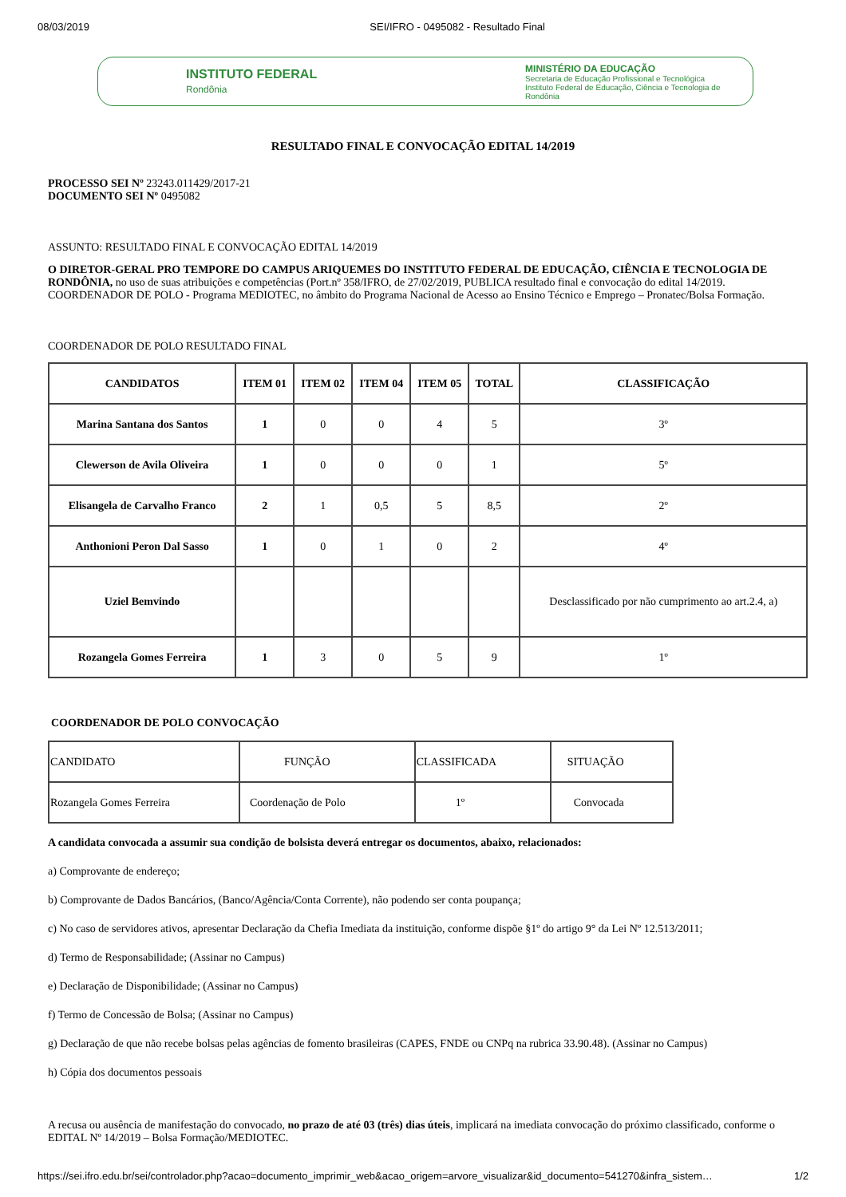08/03/2019 SEI/IFRO - 0495082 - Resultado Final
INSTITUTO FEDERAL
Rondônia
MINISTÉRIO DA EDUCAÇÃO
Secretaria de Educação Profissional e Tecnológica
Instituto Federal de Educação, Ciência e Tecnologia de Rondônia
RESULTADO FINAL E CONVOCAÇÃO EDITAL 14/2019
PROCESSO SEI Nº 23243.011429/2017-21
DOCUMENTO SEI Nº 0495082
ASSUNTO: RESULTADO FINAL E CONVOCAÇÃO EDITAL 14/2019
O DIRETOR-GERAL PRO TEMPORE DO CAMPUS ARIQUEMES DO INSTITUTO FEDERAL DE EDUCAÇÃO, CIÊNCIA E TECNOLOGIA DE RONDÔNIA, no uso de suas atribuições e competências (Port.nº 358/IFRO, de 27/02/2019, PUBLICA resultado final e convocação do edital 14/2019. COORDENADOR DE POLO - Programa MEDIOTEC, no âmbito do Programa Nacional de Acesso ao Ensino Técnico e Emprego – Pronatec/Bolsa Formação.
COORDENADOR DE POLO RESULTADO FINAL
| CANDIDATOS | ITEM 01 | ITEM 02 | ITEM 04 | ITEM 05 | TOTAL | CLASSIFICAÇÃO |
| --- | --- | --- | --- | --- | --- | --- |
| Marina Santana dos Santos | 1 | 0 | 0 | 4 | 5 | 3º |
| Clewerson de Avila Oliveira | 1 | 0 | 0 | 0 | 1 | 5º |
| Elisangela de Carvalho Franco | 2 | 1 | 0,5 | 5 | 8,5 | 2º |
| Anthonioni Peron Dal Sasso | 1 | 0 | 1 | 0 | 2 | 4º |
| Uziel Bemvindo | | | | | | Desclassificado por não cumprimento ao art.2.4, a) |
| Rozangela Gomes Ferreira | 1 | 3 | 0 | 5 | 9 | 1º |
COORDENADOR DE POLO CONVOCAÇÃO
| CANDIDATO | FUNÇÃO | CLASSIFICADA | SITUAÇÃO |
| Rozangela Gomes Ferreira | Coordenação de Polo | 1º | Convocada |
A candidata convocada a assumir sua condição de bolsista deverá entregar os documentos, abaixo, relacionados:
a) Comprovante de endereço;
b) Comprovante de Dados Bancários, (Banco/Agência/Conta Corrente), não podendo ser conta poupança;
c) No caso de servidores ativos, apresentar Declaração da Chefia Imediata da instituição, conforme dispõe §1º do artigo 9° da Lei Nº 12.513/2011;
d) Termo de Responsabilidade; (Assinar no Campus)
e) Declaração de Disponibilidade; (Assinar no Campus)
f) Termo de Concessão de Bolsa; (Assinar no Campus)
g) Declaração de que não recebe bolsas pelas agências de fomento brasileiras (CAPES, FNDE ou CNPq na rubrica 33.90.48). (Assinar no Campus)
h) Cópia dos documentos pessoais
A recusa ou ausência de manifestação do convocado, no prazo de até 03 (três) dias úteis, implicará na imediata convocação do próximo classificado, conforme o EDITAL Nº 14/2019 – Bolsa Formação/MEDIOTEC.
https://sei.ifro.edu.br/sei/controlador.php?acao=documento_imprimir_web&acao_origem=arvore_visualizar&id_documento=541270&infra_sistem… 1/2